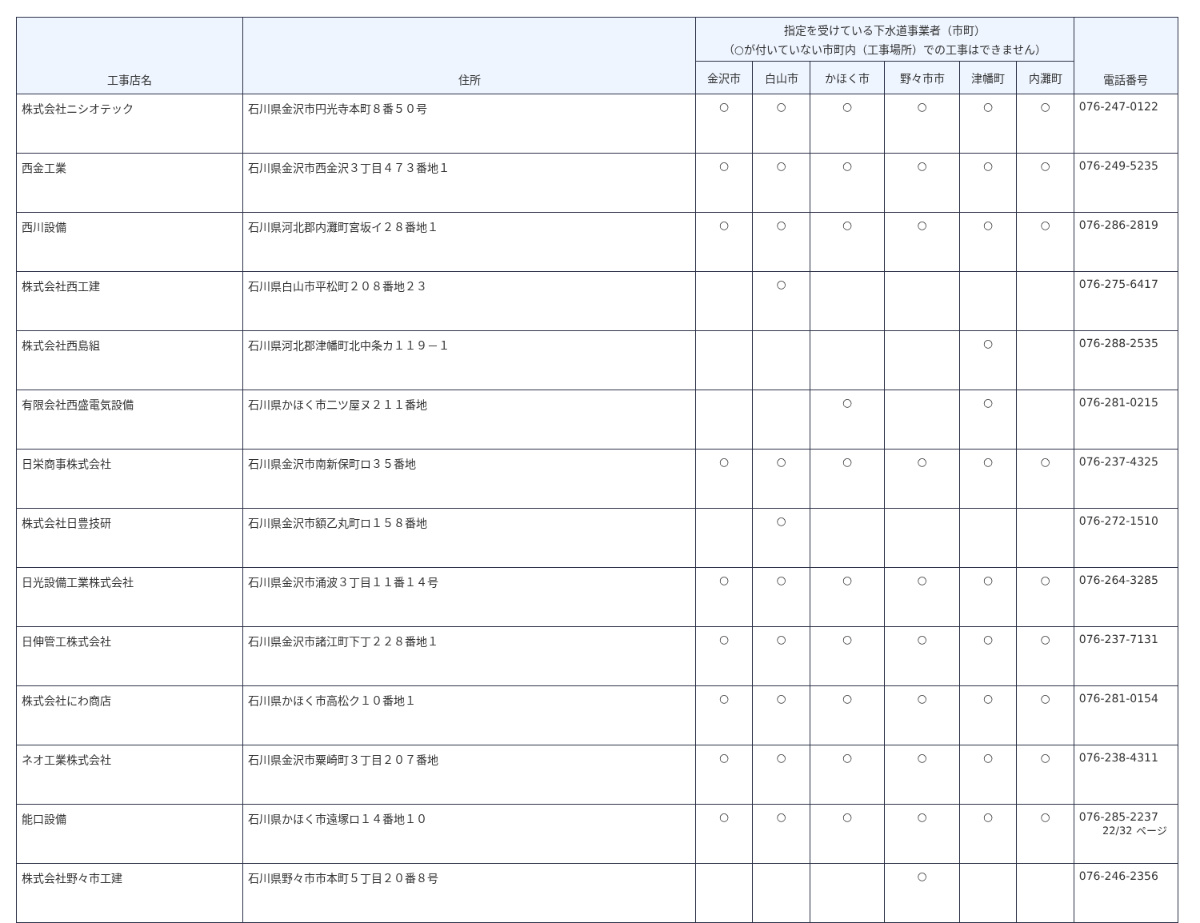| 工事店名 | 住所 | 指定を受けている下水道事業者（市町） （○が付いていない市町内（工事場所）での工事はできません） | | | | | | 電話番号 |
| --- | --- | --- | --- | --- | --- | --- | --- | --- |
| | | 金沢市 | 白山市 | かほく市 | 野々市市 | 津幡町 | 内灘町 | |
| 株式会社ニシオテック | 石川県金沢市円光寺本町８番５０号 | ○ | ○ | ○ | ○ | ○ | ○ | 076-247-0122 |
| 西金工業 | 石川県金沢市西金沢３丁目４７３番地１ | ○ | ○ | ○ | ○ | ○ | ○ | 076-249-5235 |
| 西川設備 | 石川県河北郡内灘町宮坂イ２８番地１ | ○ | ○ | ○ | ○ | ○ | ○ | 076-286-2819 |
| 株式会社西工建 | 石川県白山市平松町２０８番地２３ | | ○ | | | | | 076-275-6417 |
| 株式会社西島組 | 石川県河北郡津幡町北中条カ１１９－１ | | | | | ○ | | 076-288-2535 |
| 有限会社西盛電気設備 | 石川県かほく市二ツ屋ヌ２１１番地 | | | ○ | | ○ | | 076-281-0215 |
| 日栄商事株式会社 | 石川県金沢市南新保町ロ３５番地 | ○ | ○ | ○ | ○ | ○ | ○ | 076-237-4325 |
| 株式会社日豊技研 | 石川県金沢市額乙丸町ロ１５８番地 | | ○ | | | | | 076-272-1510 |
| 日光設備工業株式会社 | 石川県金沢市涌波３丁目１１番１４号 | ○ | ○ | ○ | ○ | ○ | ○ | 076-264-3285 |
| 日伸管工株式会社 | 石川県金沢市諸江町下丁２２８番地１ | ○ | ○ | ○ | ○ | ○ | ○ | 076-237-7131 |
| 株式会社にわ商店 | 石川県かほく市高松ク１０番地１ | ○ | ○ | ○ | ○ | ○ | ○ | 076-281-0154 |
| ネオ工業株式会社 | 石川県金沢市粟崎町３丁目２０７番地 | ○ | ○ | ○ | ○ | ○ | ○ | 076-238-4311 |
| 能口設備 | 石川県かほく市遠塚ロ１４番地１０ | ○ | ○ | ○ | ○ | ○ | ○ | 076-285-2237 |
| 株式会社野々市工建 | 石川県野々市市本町５丁目２０番８号 | | | | ○ | | | 076-246-2356 |
22/32 ページ